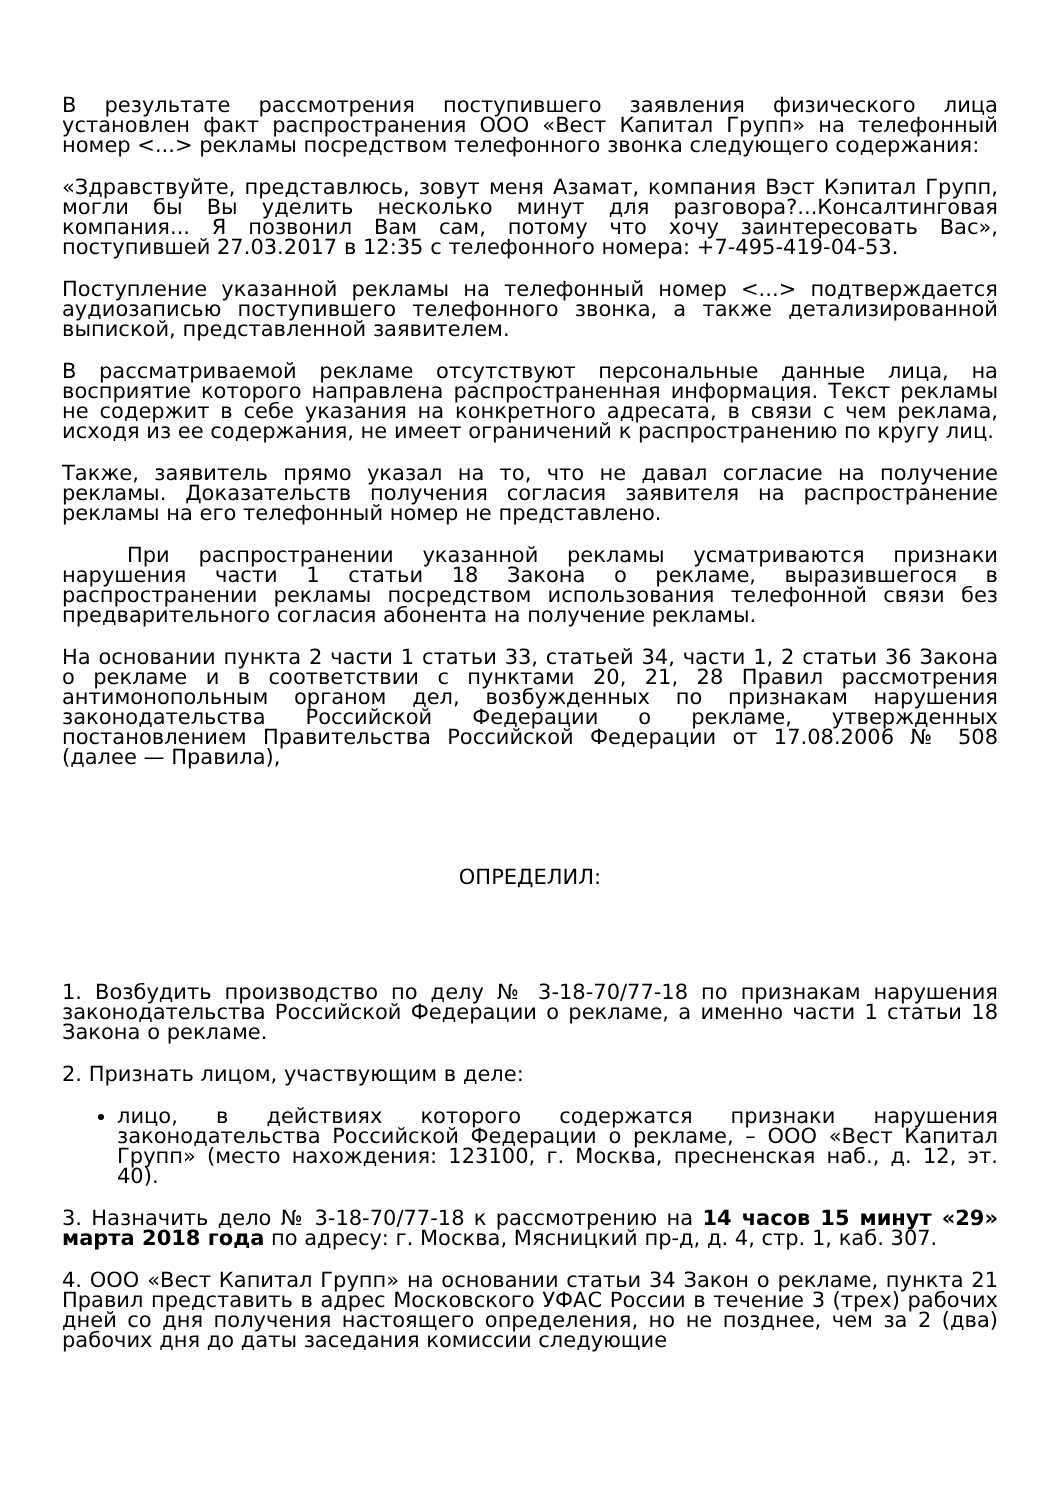В результате рассмотрения поступившего заявления физического лица установлен факт распространения ООО «Вест Капитал Групп» на телефонный номер <...> рекламы посредством телефонного звонка следующего содержания:
«Здравствуйте, представлюсь, зовут меня Азамат, компания Вэст Кэпитал Групп, могли бы Вы уделить несколько минут для разговора?...Консалтинговая компания... Я позвонил Вам сам, потому что хочу заинтересовать Вас», поступившей 27.03.2017 в 12:35 с телефонного номера: +7-495-419-04-53.
Поступление указанной рекламы на телефонный номер <...> подтверждается аудиозаписью поступившего телефонного звонка, а также детализированной выпиской, представленной заявителем.
В рассматриваемой рекламе отсутствуют персональные данные лица, на восприятие которого направлена распространенная информация. Текст рекламы не содержит в себе указания на конкретного адресата, в связи с чем реклама, исходя из ее содержания, не имеет ограничений к распространению по кругу лиц.
Также, заявитель прямо указал на то, что не давал согласие на получение рекламы. Доказательств получения согласия заявителя на распространение рекламы на его телефонный номер не представлено.
При распространении указанной рекламы усматриваются признаки нарушения части 1 статьи 18 Закона о рекламе, выразившегося в распространении рекламы посредством использования телефонной связи без предварительного согласия абонента на получение рекламы.
На основании пункта 2 части 1 статьи 33, статьей 34, части 1, 2 статьи 36 Закона о рекламе и в соответствии с пунктами 20, 21, 28 Правил рассмотрения антимонопольным органом дел, возбужденных по признакам нарушения законодательства Российской Федерации о рекламе, утвержденных постановлением Правительства Российской Федерации от 17.08.2006 № 508 (далее — Правила),
ОПРЕДЕЛИЛ:
1. Возбудить производство по делу № 3-18-70/77-18 по признакам нарушения законодательства Российской Федерации о рекламе, а именно части 1 статьи 18 Закона о рекламе.
2. Признать лицом, участвующим в деле:
лицо, в действиях которого содержатся признаки нарушения законодательства Российской Федерации о рекламе, – ООО «Вест Капитал Групп» (место нахождения: 123100, г. Москва, пресненская наб., д. 12, эт. 40).
3. Назначить дело № 3-18-70/77-18 к рассмотрению на 14 часов 15 минут «29» марта 2018 года по адресу: г. Москва, Мясницкий пр-д, д. 4, стр. 1, каб. 307.
4. ООО «Вест Капитал Групп» на основании статьи 34 Закон о рекламе, пункта 21 Правил представить в адрес Московского УФАС России в течение 3 (трех) рабочих дней со дня получения настоящего определения, но не позднее, чем за 2 (два) рабочих дня до даты заседания комиссии следующие